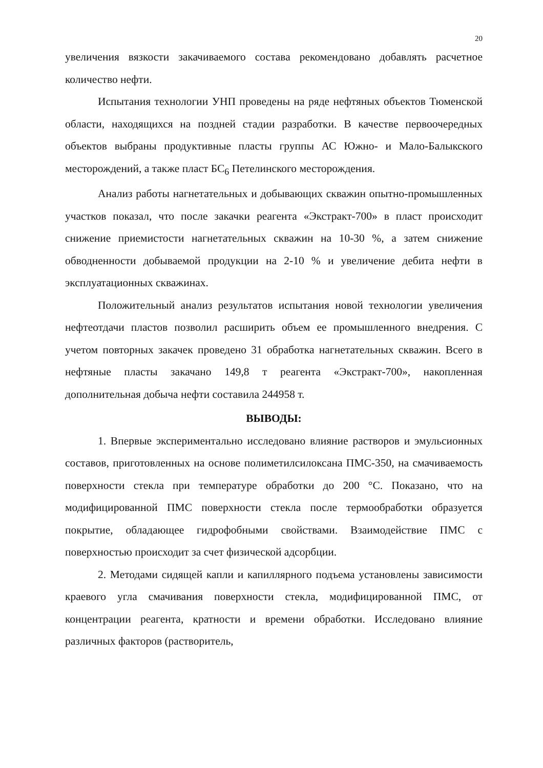20
увеличения вязкости закачиваемого состава рекомендовано добавлять расчетное количество нефти.
Испытания технологии УНП проведены на ряде нефтяных объектов Тюменской области, находящихся на поздней стадии разработки. В качестве первоочередных объектов выбраны продуктивные пласты группы АС Южно- и Мало-Балыкского месторождений, а также пласт БС<sub>6</sub> Петелинского месторождения.
Анализ работы нагнетательных и добывающих скважин опытно-промышленных участков показал, что после закачки реагента «Экстракт-700» в пласт происходит снижение приемистости нагнетательных скважин на 10-30 %, а затем снижение обводненности добываемой продукции на 2-10 % и увеличение дебита нефти в эксплуатационных скважинах.
Положительный анализ результатов испытания новой технологии увеличения нефтеотдачи пластов позволил расширить объем ее промышленного внедрения. С учетом повторных закачек проведено 31 обработка нагнетательных скважин. Всего в нефтяные пласты закачано 149,8 т реагента «Экстракт-700», накопленная дополнительная добыча нефти составила 244958 т.
ВЫВОДЫ:
1. Впервые экспериментально исследовано влияние растворов и эмульсионных составов, приготовленных на основе полиметилсилоксана ПМС-350, на смачиваемость поверхности стекла при температуре обработки до 200 °С. Показано, что на модифицированной ПМС поверхности стекла после термообработки образуется покрытие, обладающее гидрофобными свойствами. Взаимодействие ПМС с поверхностью происходит за счет физической адсорбции.
2. Методами сидящей капли и капиллярного подъема установлены зависимости краевого угла смачивания поверхности стекла, модифицированной ПМС, от концентрации реагента, кратности и времени обработки. Исследовано влияние различных факторов (растворитель,